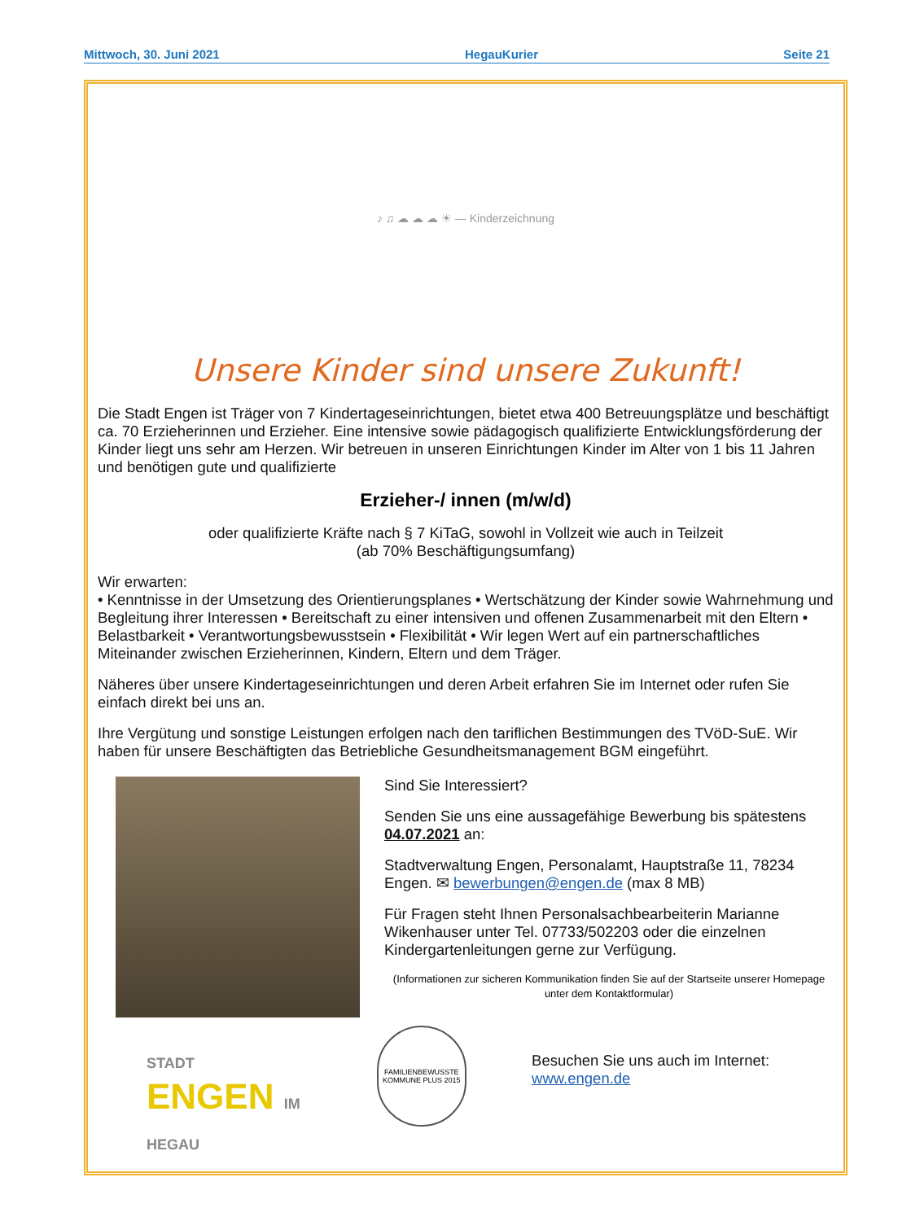Mittwoch, 30. Juni 2021 HegauKurier Seite 21
♪ ♫ ☁ ☁ ☁ ☀ — Kinderzeichnung
Unsere Kinder sind unsere Zukunft!
Die Stadt Engen ist Träger von 7 Kindertageseinrichtungen, bietet etwa 400 Betreuungsplätze und beschäftigt ca. 70 Erzieherinnen und Erzieher. Eine intensive sowie pädagogisch qualifizierte Entwicklungsförderung der Kinder liegt uns sehr am Herzen. Wir betreuen in unseren Einrichtungen Kinder im Alter von 1 bis 11 Jahren und benötigen gute und qualifizierte
Erzieher-/ innen (m/w/d)
oder qualifizierte Kräfte nach § 7 KiTaG, sowohl in Vollzeit wie auch in Teilzeit
(ab 70% Beschäftigungsumfang)
Wir erwarten:
• Kenntnisse in der Umsetzung des Orientierungsplanes • Wertschätzung der Kinder sowie Wahrnehmung und Begleitung ihrer Interessen • Bereitschaft zu einer intensiven und offenen Zusammenarbeit mit den Eltern • Belastbarkeit • Verantwortungsbewusstsein • Flexibilität • Wir legen Wert auf ein partnerschaftliches Miteinander zwischen Erzieherinnen, Kindern, Eltern und dem Träger.
Näheres über unsere Kindertageseinrichtungen und deren Arbeit erfahren Sie im Internet oder rufen Sie einfach direkt bei uns an.
Ihre Vergütung und sonstige Leistungen erfolgen nach den tariflichen Bestimmungen des TVöD-SuE. Wir haben für unsere Beschäftigten das Betriebliche Gesundheitsmanagement BGM eingeführt.
Sind Sie Interessiert?
Senden Sie uns eine aussagefähige Bewerbung bis spätestens 04.07.2021 an:
Stadtverwaltung Engen, Personalamt, Hauptstraße 11, 78234 Engen. ✉ bewerbungen@engen.de (max 8 MB)
Für Fragen steht Ihnen Personalsachbearbeiterin Marianne Wikenhauser unter Tel. 07733/502203 oder die einzelnen Kindergartenleitungen gerne zur Verfügung.
(Informationen zur sicheren Kommunikation finden Sie auf der Startseite unserer Homepage unter dem Kontaktformular)
STADT
ENGEN IM HEGAU
FAMILIENBEWUSSTE KOMMUNE PLUS 2015
Besuchen Sie uns auch im Internet: www.engen.de